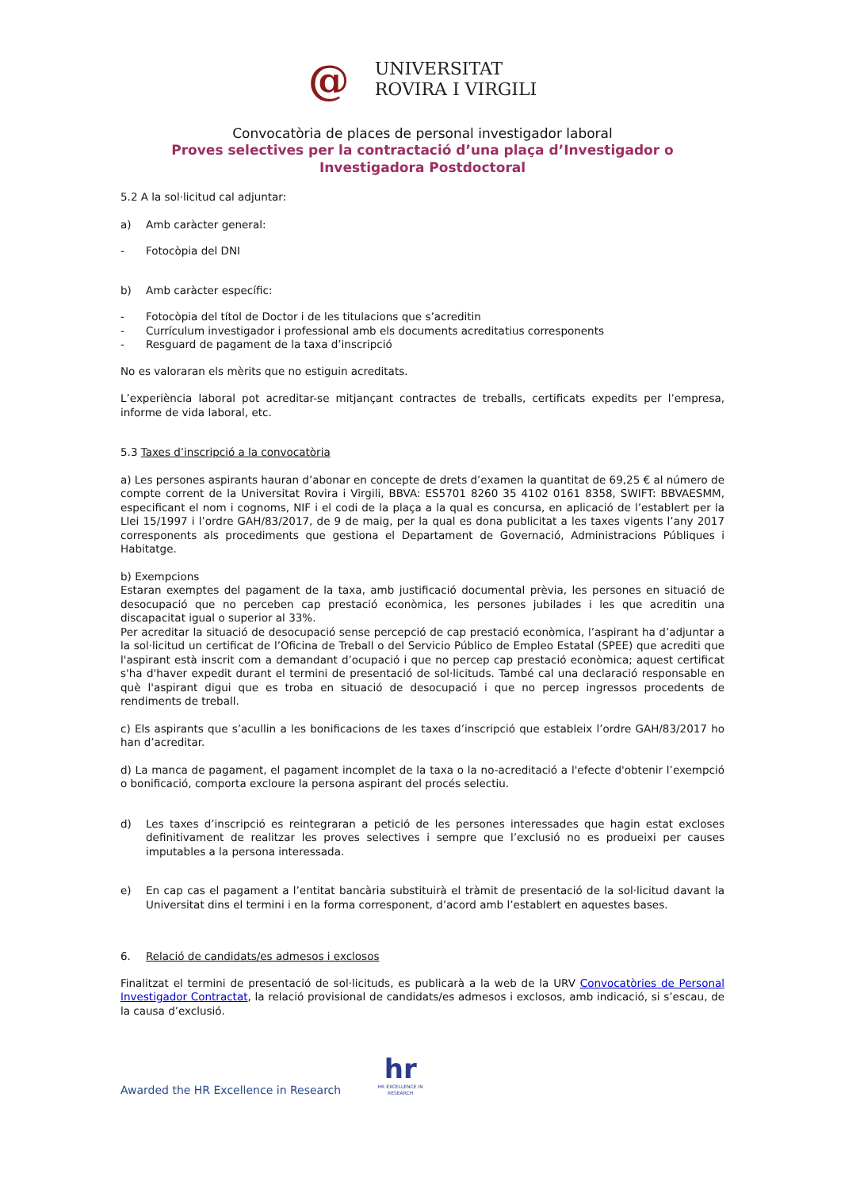@
UNIVERSITAT
ROVIRA I VIRGILI
Convocatòria de places de personal investigador laboral
Proves selectives per la contractació d’una plaça d’Investigador o
Investigadora Postdoctoral
5.2 A la sol·licitud cal adjuntar:
a) Amb caràcter general:
- Fotocòpia del DNI
b) Amb caràcter específic:
- Fotocòpia del títol de Doctor i de les titulacions que s’acreditin
- Currículum investigador i professional amb els documents acreditatius corresponents
- Resguard de pagament de la taxa d’inscripció
No es valoraran els mèrits que no estiguin acreditats.
L’experiència laboral pot acreditar-se mitjançant contractes de treballs, certificats expedits per l’empresa, informe de vida laboral, etc.
5.3 Taxes d’inscripció a la convocatòria
a) Les persones aspirants hauran d’abonar en concepte de drets d’examen la quantitat de 69,25 € al número de compte corrent de la Universitat Rovira i Virgili, BBVA: ES5701 8260 35 4102 0161 8358, SWIFT: BBVAESMM, especificant el nom i cognoms, NIF i el codi de la plaça a la qual es concursa, en aplicació de l’establert per la Llei 15/1997 i l’ordre GAH/83/2017, de 9 de maig, per la qual es dona publicitat a les taxes vigents l’any 2017 corresponents als procediments que gestiona el Departament de Governació, Administracions Públiques i Habitatge.
b) Exempcions
Estaran exemptes del pagament de la taxa, amb justificació documental prèvia, les persones en situació de desocupació que no perceben cap prestació econòmica, les persones jubilades i les que acreditin una discapacitat igual o superior al 33%.
Per acreditar la situació de desocupació sense percepció de cap prestació econòmica, l’aspirant ha d’adjuntar a la sol·licitud un certificat de l’Oficina de Treball o del Servicio Público de Empleo Estatal (SPEE) que acrediti que l'aspirant està inscrit com a demandant d’ocupació i que no percep cap prestació econòmica; aquest certificat s'ha d'haver expedit durant el termini de presentació de sol·licituds. També cal una declaració responsable en què l'aspirant digui que es troba en situació de desocupació i que no percep ingressos procedents de rendiments de treball.
c) Els aspirants que s’acullin a les bonificacions de les taxes d’inscripció que estableix l’ordre GAH/83/2017 ho han d’acreditar.
d) La manca de pagament, el pagament incomplet de la taxa o la no-acreditació a l'efecte d'obtenir l’exempció o bonificació, comporta excloure la persona aspirant del procés selectiu.
d) Les taxes d’inscripció es reintegraran a petició de les persones interessades que hagin estat excloses definitivament de realitzar les proves selectives i sempre que l’exclusió no es produeixi per causes imputables a la persona interessada.
e) En cap cas el pagament a l’entitat bancària substituirà el tràmit de presentació de la sol·licitud davant la Universitat dins el termini i en la forma corresponent, d’acord amb l’establert en aquestes bases.
6. Relació de candidats/es admesos i exclosos
Finalitzat el termini de presentació de sol·licituds, es publicarà a la web de la URV Convocatòries de Personal Investigador Contractat, la relació provisional de candidats/es admesos i exclosos, amb indicació, si s’escau, de la causa d’exclusió.
Awarded the HR Excellence in Research
hr
HR EXCELLENCE IN RESEARCH